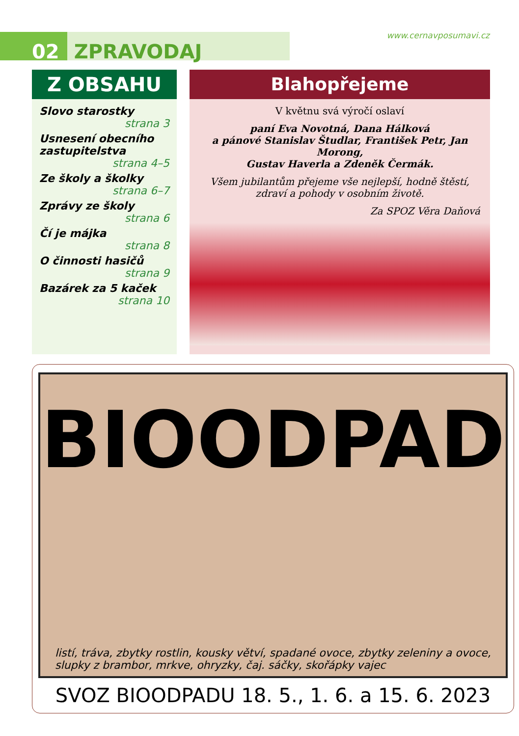02 ZPRAVODAJ
www.cernavposumavi.cz
Z OBSAHU
Slovo starostky
strana 3
Usnesení obecního zastupitelstva
strana 4–5
Ze školy a školky
strana 6–7
Zprávy ze školy
strana 6
Čí je májka
strana 8
O činnosti hasičů
strana 9
Bazárek za 5 kaček
strana 10
Blahopřejeme
V květnu svá výročí oslaví
paní Eva Novotná, Dana Hálková
a pánové Stanislav Študlar, František Petr, Jan Morong,
Gustav Haverla a Zdeněk Čermák.
Všem jubilantům přejeme vše nejlepší, hodně štěstí,
zdraví a pohody v osobním životě.
Za SPOZ Věra Daňová
BIOODPAD
listí, tráva, zbytky rostlin, kousky větví, spadané ovoce, zbytky zeleniny a ovoce, slupky z brambor, mrkve, ohryzky, čaj. sáčky, skořápky vajec
SVOZ BIOODPADU 18. 5., 1. 6. a 15. 6. 2023